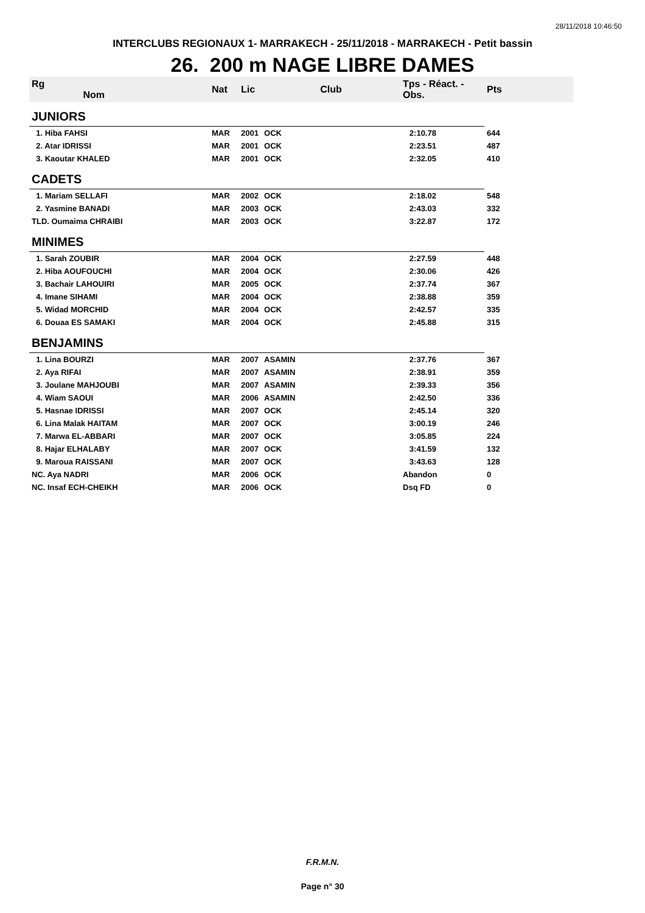28/11/2018 10:46:50
INTERCLUBS REGIONAUX 1- MARRAKECH - 25/11/2018 - MARRAKECH - Petit bassin
26. 200 m NAGE LIBRE DAMES
| Rg Nom | | Nat | Lic | Club | Tps - Réact. - Obs. | Pts |
| --- | --- | --- | --- | --- | --- | --- |
| JUNIORS | | | | | | |
| 1. Hiba FAHSI | | MAR | 2001 | OCK | 2:10.78 | 644 |
| 2. Atar IDRISSI | | MAR | 2001 | OCK | 2:23.51 | 487 |
| 3. Kaoutar KHALED | | MAR | 2001 | OCK | 2:32.05 | 410 |
| CADETS | | | | | | |
| 1. Mariam SELLAFI | | MAR | 2002 | OCK | 2:18.02 | 548 |
| 2. Yasmine BANADI | | MAR | 2003 | OCK | 2:43.03 | 332 |
| TLD. Oumaima CHRAIBI | | MAR | 2003 | OCK | 3:22.87 | 172 |
| MINIMES | | | | | | |
| 1. Sarah ZOUBIR | | MAR | 2004 | OCK | 2:27.59 | 448 |
| 2. Hiba AOUFOUCHI | | MAR | 2004 | OCK | 2:30.06 | 426 |
| 3. Bachair LAHOUIRI | | MAR | 2005 | OCK | 2:37.74 | 367 |
| 4. Imane SIHAMI | | MAR | 2004 | OCK | 2:38.88 | 359 |
| 5. Widad MORCHID | | MAR | 2004 | OCK | 2:42.57 | 335 |
| 6. Douaa ES SAMAKI | | MAR | 2004 | OCK | 2:45.88 | 315 |
| BENJAMINS | | | | | | |
| 1. Lina BOURZI | | MAR | 2007 | ASAMIN | 2:37.76 | 367 |
| 2. Aya RIFAI | | MAR | 2007 | ASAMIN | 2:38.91 | 359 |
| 3. Joulane MAHJOUBI | | MAR | 2007 | ASAMIN | 2:39.33 | 356 |
| 4. Wiam SAOUI | | MAR | 2006 | ASAMIN | 2:42.50 | 336 |
| 5. Hasnae IDRISSI | | MAR | 2007 | OCK | 2:45.14 | 320 |
| 6. Lina Malak HAITAM | | MAR | 2007 | OCK | 3:00.19 | 246 |
| 7. Marwa EL-ABBARI | | MAR | 2007 | OCK | 3:05.85 | 224 |
| 8. Hajar ELHALABY | | MAR | 2007 | OCK | 3:41.59 | 132 |
| 9. Maroua RAISSANI | | MAR | 2007 | OCK | 3:43.63 | 128 |
| NC. Aya NADRI | | MAR | 2006 | OCK | Abandon | 0 |
| NC. Insaf ECH-CHEIKH | | MAR | 2006 | OCK | Dsq FD | 0 |
F.R.M.N.
Page n° 30